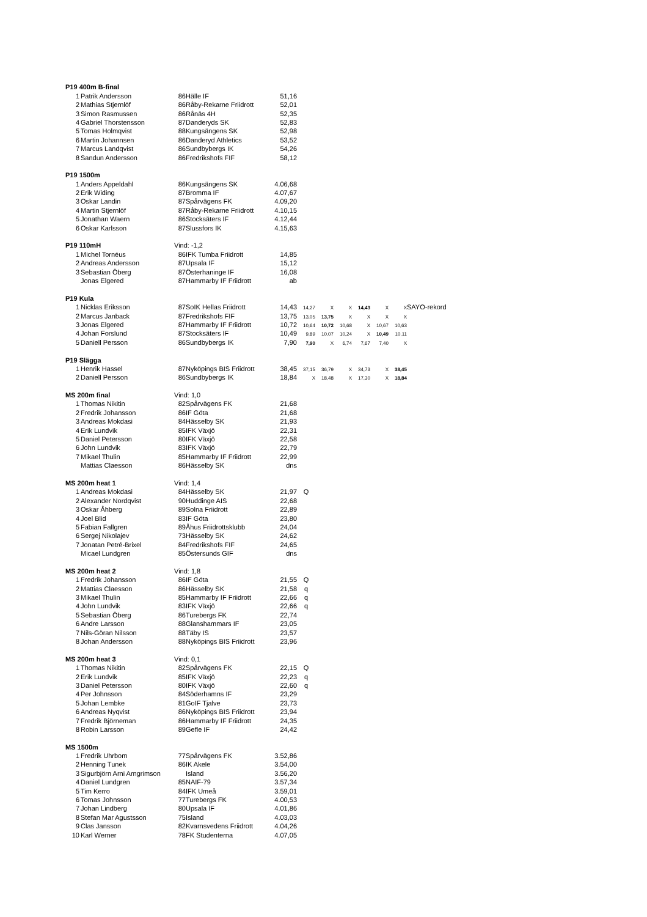| P19 400m B-final | | | | | | | | | | | |
| 1 | Patrik Andersson | 86 | Hälle IF | 51,16 | | | | | | | |
| 2 | Mathias Stjernlöf | 86 | Råby-Rekarne Friidrott | 52,01 | | | | | | | |
| 3 | Simon Rasmussen | 86 | Rånäs 4H | 52,35 | | | | | | | |
| 4 | Gabriel Thorstensson | 87 | Danderyds SK | 52,83 | | | | | | | |
| 5 | Tomas Holmqvist | 88 | Kungsängens SK | 52,98 | | | | | | | |
| 6 | Martin Johannsen | 86 | Danderyd Athletics | 53,52 | | | | | | | |
| 7 | Marcus Landqvist | 86 | Sundbybergs IK | 54,26 | | | | | | | |
| 8 | Sandun Andersson | 86 | Fredrikshofs FIF | 58,12 | | | | | | | |
| P19 1500m | | | | | | | | | | | |
| 1 | Anders Appeldahl | 86 | Kungsängens SK | 4.06,68 | | | | | | | |
| 2 | Erik Widing | 87 | Bromma IF | 4.07,67 | | | | | | | |
| 3 | Oskar Landin | 87 | Spårvägens FK | 4.09,20 | | | | | | | |
| 4 | Martin Stjernlöf | 87 | Råby-Rekarne Friidrott | 4.10,15 | | | | | | | |
| 5 | Jonathan Waern | 86 | Stocksäters IF | 4.12,44 | | | | | | | |
| 6 | Oskar Karlsson | 87 | Slussfors IK | 4.15,63 | | | | | | | |
| P19 110mH | | Vind: -1,2 | | | | | | | | | |
| 1 | Michel Tornéus | 86 | IFK Tumba Friidrott | 14,85 | | | | | | | |
| 2 | Andreas Andersson | 87 | Upsala IF | 15,12 | | | | | | | |
| 3 | Sebastian Öberg | 87 | Österhaninge IF | 16,08 | | | | | | | |
| | Jonas Elgered | 87 | Hammarby IF Friidrott | ab | | | | | | | |
| P19 Kula | | | | | | | | | | | |
| 1 | Nicklas Eriksson | 87 | SoIK Hellas Friidrott | 14,43 | 14,27 | X | X | 14,43 | X | X | SAYO-rekord |
| 2 | Marcus Janback | 87 | Fredrikshofs FIF | 13,75 | 13,05 | 13,75 | X | X | X | X | |
| 3 | Jonas Elgered | 87 | Hammarby IF Friidrott | 10,72 | 10,64 | 10,72 | 10,68 | X | 10,67 | 10,63 | |
| 4 | Johan Forslund | 87 | Stocksäters IF | 10,49 | 9,89 | 10,07 | 10,24 | X | 10,49 | 10,11 | |
| 5 | Daniell Persson | 86 | Sundbybergs IK | 7,90 | 7,90 | X | 6,74 | 7,67 | 7,40 | X | |
| P19 Slägga | | | | | | | | | | | |
| 1 | Henrik Hassel | 87 | Nyköpings BIS Friidrott | 38,45 | 37,15 | 36,79 | X | 34,73 | X | 38,45 | |
| 2 | Daniell Persson | 86 | Sundbybergs IK | 18,84 | X | 18,48 | X | 17,30 | X | 18,84 | |
| MS 200m final | | Vind: 1,0 | | | | | | | | | |
| 1 | Thomas Nikitin | 82 | Spårvägens FK | 21,68 | | | | | | | |
| 2 | Fredrik Johansson | 86 | IF Göta | 21,68 | | | | | | | |
| 3 | Andreas Mokdasi | 84 | Hässelby SK | 21,93 | | | | | | | |
| 4 | Erik Lundvik | 85 | IFK Växjö | 22,31 | | | | | | | |
| 5 | Daniel Petersson | 80 | IFK Växjö | 22,58 | | | | | | | |
| 6 | John Lundvik | 83 | IFK Växjö | 22,79 | | | | | | | |
| 7 | Mikael Thulin | 85 | Hammarby IF Friidrott | 22,99 | | | | | | | |
| | Mattias Claesson | 86 | Hässelby SK | dns | | | | | | | |
| MS 200m heat 1 | | Vind: 1,4 | | | | | | | | | |
| 1 | Andreas Mokdasi | 84 | Hässelby SK | 21,97 | Q | | | | | | |
| 2 | Alexander Nordqvist | 90 | Huddinge AIS | 22,68 | | | | | | | |
| 3 | Oskar Åhberg | 89 | Solna Friidrott | 22,89 | | | | | | | |
| 4 | Joel Blid | 83 | IF Göta | 23,80 | | | | | | | |
| 5 | Fabian Fallgren | 89 | Åhus Friidrottsklubb | 24,04 | | | | | | | |
| 6 | Sergej Nikolajev | 73 | Hässelby SK | 24,62 | | | | | | | |
| 7 | Jonatan Petré-Brixel | 84 | Fredrikshofs FIF | 24,65 | | | | | | | |
| | Micael Lundgren | 85 | Östersunds GIF | dns | | | | | | | |
| MS 200m heat 2 | | Vind: 1,8 | | | | | | | | | |
| 1 | Fredrik Johansson | 86 | IF Göta | 21,55 | Q | | | | | | |
| 2 | Mattias Claesson | 86 | Hässelby SK | 21,58 | q | | | | | | |
| 3 | Mikael Thulin | 85 | Hammarby IF Friidrott | 22,66 | q | | | | | | |
| 4 | John Lundvik | 83 | IFK Växjö | 22,66 | q | | | | | | |
| 5 | Sebastian Öberg | 86 | Turebergs FK | 22,74 | | | | | | | |
| 6 | Andre Larsson | 88 | Glanshammars IF | 23,05 | | | | | | | |
| 7 | Nils-Göran Nilsson | 88 | Täby IS | 23,57 | | | | | | | |
| 8 | Johan Andersson | 88 | Nyköpings BIS Friidrott | 23,96 | | | | | | | |
| MS 200m heat 3 | | Vind: 0,1 | | | | | | | | | |
| 1 | Thomas Nikitin | 82 | Spårvägens FK | 22,15 | Q | | | | | | |
| 2 | Erik Lundvik | 85 | IFK Växjö | 22,23 | q | | | | | | |
| 3 | Daniel Petersson | 80 | IFK Växjö | 22,60 | q | | | | | | |
| 4 | Per Johnsson | 84 | Söderhamns IF | 23,29 | | | | | | | |
| 5 | Johan Lembke | 81 | GoIF Tjalve | 23,73 | | | | | | | |
| 6 | Andreas Nyqvist | 86 | Nyköpings BIS Friidrott | 23,94 | | | | | | | |
| 7 | Fredrik Björneman | 86 | Hammarby IF Friidrott | 24,35 | | | | | | | |
| 8 | Robin Larsson | 89 | Gefle IF | 24,42 | | | | | | | |
| MS 1500m | | | | | | | | | | | |
| 1 | Fredrik Uhrbom | 77 | Spårvägens FK | 3.52,86 | | | | | | | |
| 2 | Henning Tunek | 86 | IK Akele | 3.54,00 | | | | | | | |
| 3 | Sigurbjörn Arni Arngrimson | | Island | 3.56,20 | | | | | | | |
| 4 | Daniel Lundgren | 85 | NAIF-79 | 3.57,34 | | | | | | | |
| 5 | Tim Kerro | 84 | IFK Umeå | 3.59,01 | | | | | | | |
| 6 | Tomas Johnsson | 77 | Turebergs FK | 4.00,53 | | | | | | | |
| 7 | Johan Lindberg | 80 | Upsala IF | 4.01,86 | | | | | | | |
| 8 | Stefan Mar Agustsson | 75 | Island | 4.03,03 | | | | | | | |
| 9 | Clas Jansson | 82 | Kvarnsvedens Friidrott | 4.04,26 | | | | | | | |
| 10 | Karl Werner | 78 | FK Studenterna | 4.07,05 | | | | | | | |